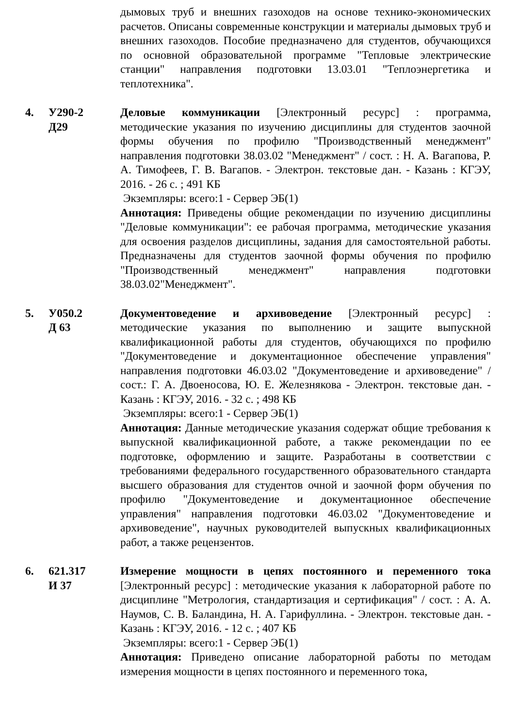дымовых труб и внешних газоходов на основе технико-экономических расчетов. Описаны современные конструкции и материалы дымовых труб и внешних газоходов. Пособие предназначено для студентов, обучающихся по основной образовательной программе "Тепловые электрические станции" направления подготовки 13.03.01 "Теплоэнергетика и теплотехника".
4. У290-2
Д29
Деловые коммуникации [Электронный ресурс] : программа, методические указания по изучению дисциплины для студентов заочной формы обучения по профилю "Производственный менеджмент" направления подготовки 38.03.02 "Менеджмент" / сост. : Н. А. Вагапова, Р. А. Тимофеев, Г. В. Вагапов. - Электрон. текстовые дан. - Казань : КГЭУ, 2016. - 26 с. ; 491 КБ
Экземпляры: всего:1 - Сервер ЭБ(1)
Аннотация: Приведены общие рекомендации по изучению дисциплины "Деловые коммуникации": ее рабочая программа, методические указания для освоения разделов дисциплины, задания для самостоятельной работы. Предназначены для студентов заочной формы обучения по профилю "Производственный менеджмент" направления подготовки 38.03.02"Менеджмент".
5. У050.2
Д 63
Документоведение и архивоведение [Электронный ресурс] : методические указания по выполнению и защите выпускной квалификационной работы для студентов, обучающихся по профилю "Документоведение и документационное обеспечение управления" направления подготовки 46.03.02 "Документоведение и архивоведение" / сост.: Г. А. Двоеносова, Ю. Е. Железнякова - Электрон. текстовые дан. - Казань : КГЭУ, 2016. - 32 с. ; 498 КБ
Экземпляры: всего:1 - Сервер ЭБ(1)
Аннотация: Данные методические указания содержат общие требования к выпускной квалификационной работе, а также рекомендации по ее подготовке, оформлению и защите. Разработаны в соответствии с требованиями федерального государственного образовательного стандарта высшего образования для студентов очной и заочной форм обучения по профилю "Документоведение и документационное обеспечение управления" направления подготовки 46.03.02 "Документоведение и архивоведение", научных руководителей выпускных квалификационных работ, а также рецензентов.
6. 621.317
И 37
Измерение мощности в цепях постоянного и переменного тока [Электронный ресурс] : методические указания к лабораторной работе по дисциплине "Метрология, стандартизация и сертификация" / сост. : А. А. Наумов, С. В. Баландина, Н. А. Гарифуллина. - Электрон. текстовые дан. - Казань : КГЭУ, 2016. - 12 с. ; 407 КБ
Экземпляры: всего:1 - Сервер ЭБ(1)
Аннотация: Приведено описание лабораторной работы по методам измерения мощности в цепях постоянного и переменного тока,